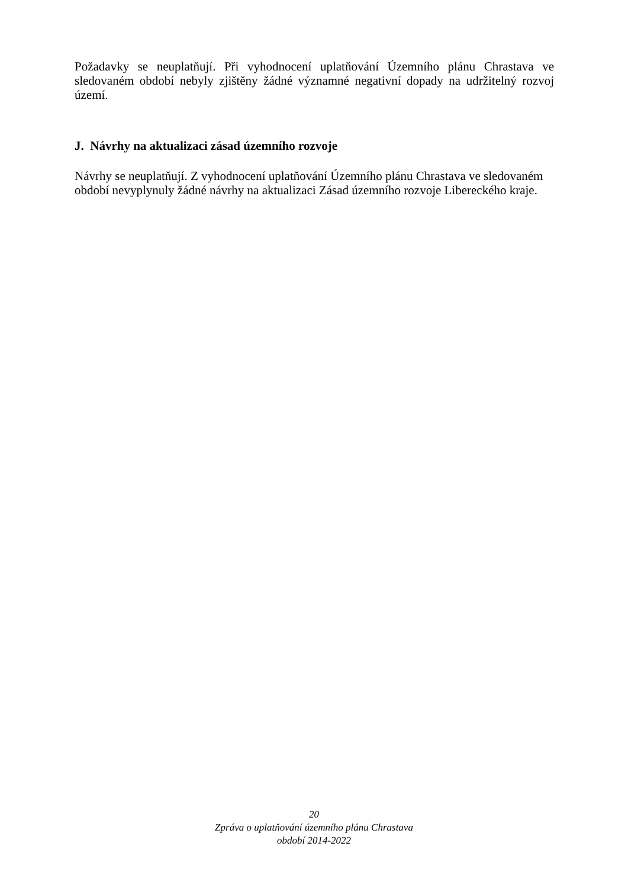Požadavky se neuplatňují. Při vyhodnocení uplatňování Územního plánu Chrastava ve sledovaném období nebyly zjištěny žádné významné negativní dopady na udržitelný rozvoj území.
J. Návrhy na aktualizaci zásad územního rozvoje
Návrhy se neuplatňují. Z vyhodnocení uplatňování Územního plánu Chrastava ve sledovaném období nevyplynuly žádné návrhy na aktualizaci Zásad územního rozvoje Libereckého kraje.
20
Zpráva o uplatňování územního plánu Chrastava
období 2014-2022